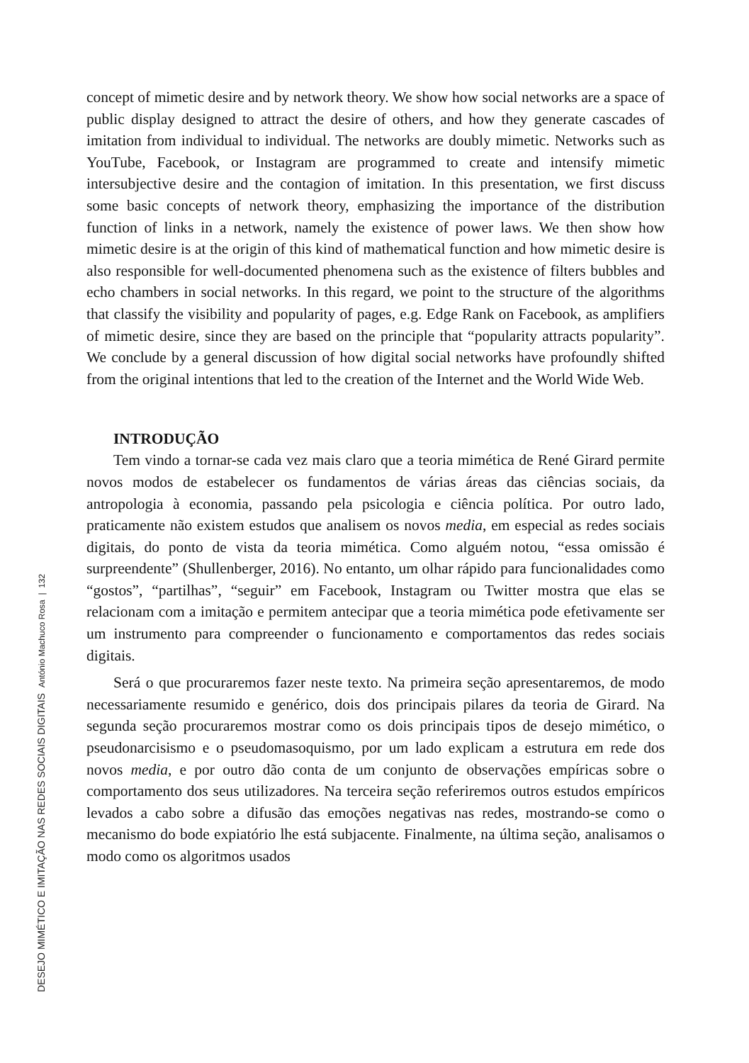concept of mimetic desire and by network theory. We show how social networks are a space of public display designed to attract the desire of others, and how they generate cascades of imitation from individual to individual. The networks are doubly mimetic. Networks such as YouTube, Facebook, or Instagram are programmed to create and intensify mimetic intersubjective desire and the contagion of imitation. In this presentation, we first discuss some basic concepts of network theory, emphasizing the importance of the distribution function of links in a network, namely the existence of power laws. We then show how mimetic desire is at the origin of this kind of mathematical function and how mimetic desire is also responsible for well-documented phenomena such as the existence of filters bubbles and echo chambers in social networks. In this regard, we point to the structure of the algorithms that classify the visibility and popularity of pages, e.g. Edge Rank on Facebook, as amplifiers of mimetic desire, since they are based on the principle that “popularity attracts popularity”. We conclude by a general discussion of how digital social networks have profoundly shifted from the original intentions that led to the creation of the Internet and the World Wide Web.
INTRODUÇÃO
Tem vindo a tornar-se cada vez mais claro que a teoria mimética de René Girard permite novos modos de estabelecer os fundamentos de várias áreas das ciências sociais, da antropologia à economia, passando pela psicologia e ciência política. Por outro lado, praticamente não existem estudos que analisem os novos media, em especial as redes sociais digitais, do ponto de vista da teoria mimética. Como alguém notou, “essa omissão é surpreendente” (Shullenberger, 2016). No entanto, um olhar rápido para funcionalidades como “gostos”, “partilhas”, “seguir” em Facebook, Instagram ou Twitter mostra que elas se relacionam com a imitação e permitem antecipar que a teoria mimética pode efetivamente ser um instrumento para compreender o funcionamento e comportamentos das redes sociais digitais.
Será o que procuraremos fazer neste texto. Na primeira seção apresentaremos, de modo necessariamente resumido e genérico, dois dos principais pilares da teoria de Girard. Na segunda seção procuraremos mostrar como os dois principais tipos de desejo mimético, o pseudonarcisismo e o pseudomasoquismo, por um lado explicam a estrutura em rede dos novos media, e por outro dão conta de um conjunto de observações empíricas sobre o comportamento dos seus utilizadores. Na terceira seção referiremos outros estudos empíricos levados a cabo sobre a difusão das emoções negativas nas redes, mostrando-se como o mecanismo do bode expiatório lhe está subjacente. Finalmente, na última seção, analisamos o modo como os algoritmos usados
DESEJO MIMÉTICO E IMITAÇÃO NAS REDES SOCIAIS DIGITAIS António Machuco Rosa | 132